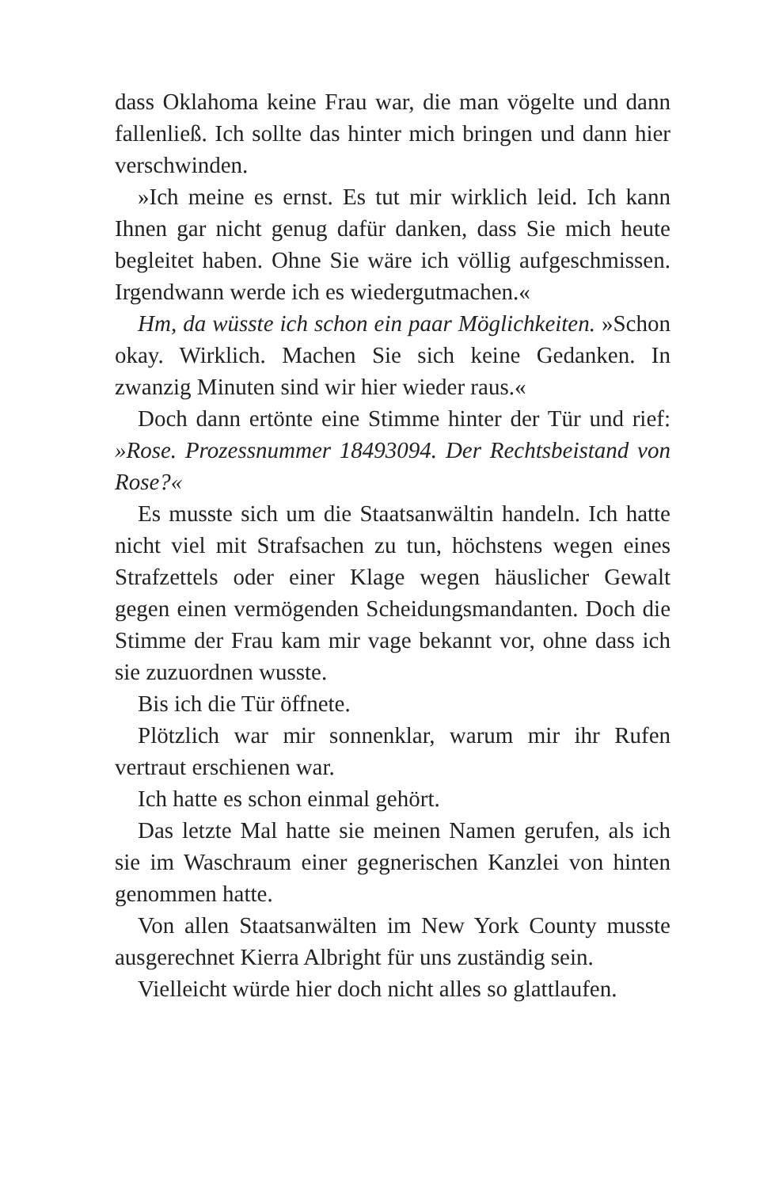dass Oklahoma keine Frau war, die man vögelte und dann fallenließ. Ich sollte das hinter mich bringen und dann hier verschwinden.
»Ich meine es ernst. Es tut mir wirklich leid. Ich kann Ihnen gar nicht genug dafür danken, dass Sie mich heute begleitet haben. Ohne Sie wäre ich völlig aufgeschmissen. Irgendwann werde ich es wiedergutmachen.«
Hm, da wüsste ich schon ein paar Möglichkeiten. »Schon okay. Wirklich. Machen Sie sich keine Gedanken. In zwanzig Minuten sind wir hier wieder raus.«
Doch dann ertönte eine Stimme hinter der Tür und rief: »Rose. Prozessnummer 18493094. Der Rechtsbeistand von Rose?«
Es musste sich um die Staatsanwältin handeln. Ich hatte nicht viel mit Strafsachen zu tun, höchstens wegen eines Strafzettels oder einer Klage wegen häuslicher Gewalt gegen einen vermögenden Scheidungsmandanten. Doch die Stimme der Frau kam mir vage bekannt vor, ohne dass ich sie zuzuordnen wusste.
Bis ich die Tür öffnete.
Plötzlich war mir sonnenklar, warum mir ihr Rufen vertraut erschienen war.
Ich hatte es schon einmal gehört.
Das letzte Mal hatte sie meinen Namen gerufen, als ich sie im Waschraum einer gegnerischen Kanzlei von hinten genommen hatte.
Von allen Staatsanwälten im New York County musste ausgerechnet Kierra Albright für uns zuständig sein.
Vielleicht würde hier doch nicht alles so glattlaufen.